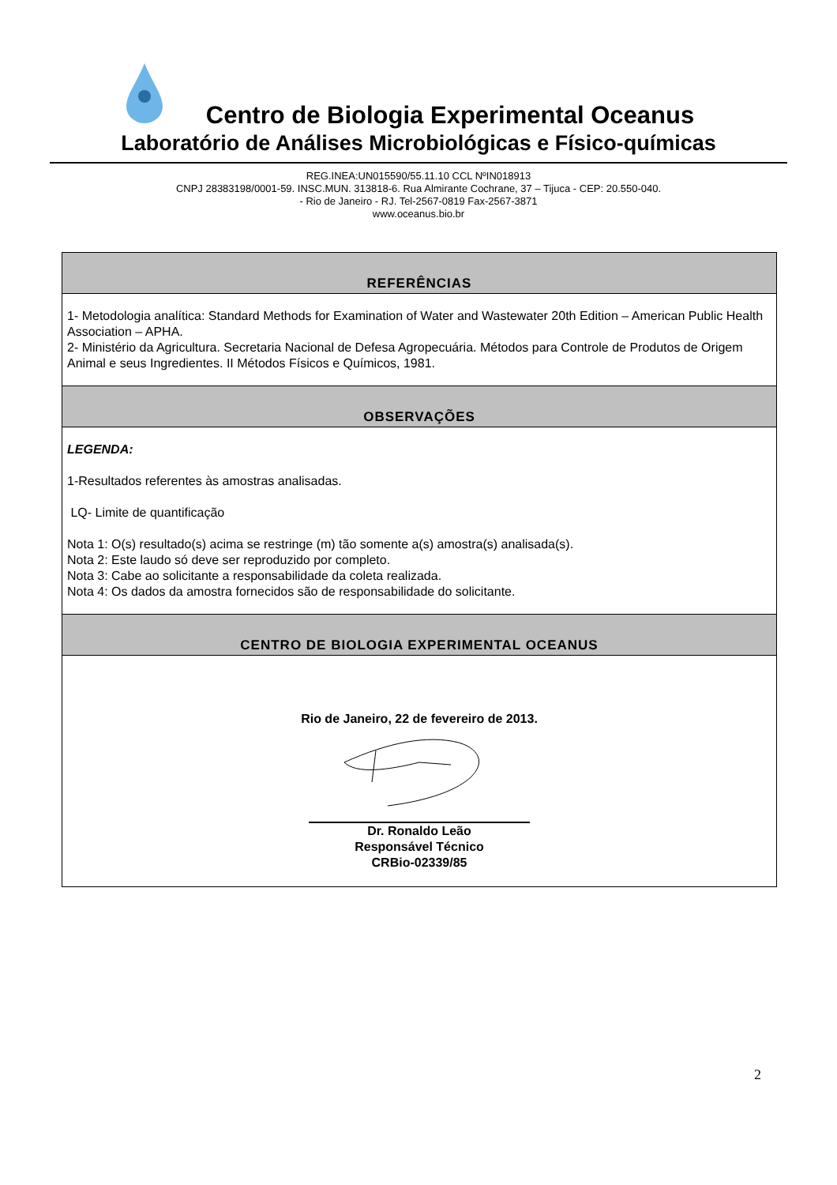Centro de Biologia Experimental Oceanus
Laboratório de Análises Microbiológicas e Físico-químicas
REG.INEA:UN015590/55.11.10 CCL NºIN018913
CNPJ 28383198/0001-59. INSC.MUN. 313818-6. Rua Almirante Cochrane, 37 – Tijuca - CEP: 20.550-040.
- Rio de Janeiro - RJ. Tel-2567-0819 Fax-2567-3871
www.oceanus.bio.br
| REFERÊNCIAS |
| --- |
| 1- Metodologia analítica: Standard Methods for Examination of Water and Wastewater 20th Edition – American Public Health Association – APHA. 2- Ministério da Agricultura. Secretaria Nacional de Defesa Agropecuária. Métodos para Controle de Produtos de Origem Animal e seus Ingredientes. II Métodos Físicos e Químicos, 1981. |
| OBSERVAÇÕES |
| LEGENDA: 1-Resultados referentes às amostras analisadas. LQ- Limite de quantificação Nota 1: O(s) resultado(s) acima se restringe (m) tão somente a(s) amostra(s) analisada(s). Nota 2: Este laudo só deve ser reproduzido por completo. Nota 3: Cabe ao solicitante a responsabilidade da coleta realizada. Nota 4: Os dados da amostra fornecidos são de responsabilidade do solicitante. |
| CENTRO DE BIOLOGIA EXPERIMENTAL OCEANUS |
| Rio de Janeiro, 22 de fevereiro de 2013. Dr. Ronaldo Leão Responsável Técnico CRBio-02339/85 |
2